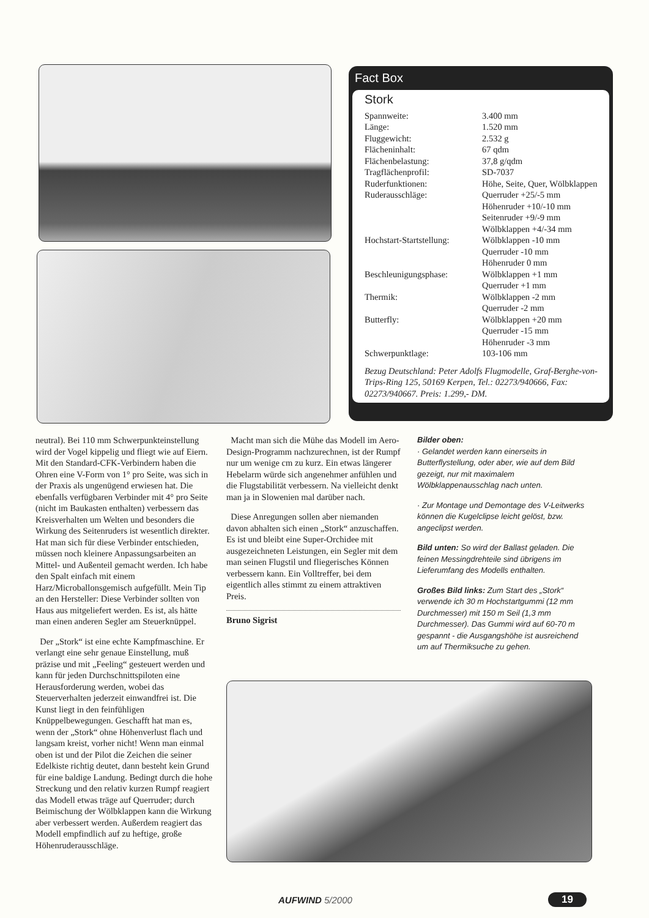Fact Box
Stork
| Spannweite: | 3.400 mm |
| Länge: | 1.520 mm |
| Fluggewicht: | 2.532 g |
| Flächeninhalt: | 67 qdm |
| Flächenbelastung: | 37,8 g/qdm |
| Tragflächenprofil: | SD-7037 |
| Ruderfunktionen: | Höhe, Seite, Quer, Wölbklappen |
| Ruderausschläge: | Querruder +25/-5 mm Höhenruder +10/-10 mm Seitenruder +9/-9 mm Wölbklappen +4/-34 mm |
| Hochstart-Startstellung: | Wölbklappen -10 mm Querruder -10 mm Höhenruder 0 mm |
| Beschleunigungsphase: | Wölbklappen +1 mm Querruder +1 mm |
| Thermik: | Wölbklappen -2 mm Querruder -2 mm |
| Butterfly: | Wölbklappen +20 mm Querruder -15 mm Höhenruder -3 mm |
| Schwerpunktlage: | 103-106 mm |
Bezug Deutschland: Peter Adolfs Flugmodelle, Graf-Berghe-von-Trips-Ring 125, 50169 Kerpen, Tel.: 02273/940666, Fax: 02273/940667. Preis: 1.299,- DM.
neutral). Bei 110 mm Schwerpunkteinstellung wird der Vogel kippelig und fliegt wie auf Eiern. Mit den Standard-CFK-Verbindern haben die Ohren eine V-Form von 1° pro Seite, was sich in der Praxis als ungenügend erwiesen hat. Die ebenfalls verfügbaren Verbinder mit 4° pro Seite (nicht im Baukasten enthalten) verbessern das Kreisverhalten um Welten und besonders die Wirkung des Seitenruders ist wesentlich direkter. Hat man sich für diese Verbinder entschieden, müssen noch kleinere Anpassungsarbeiten an Mittel- und Außenteil gemacht werden. Ich habe den Spalt einfach mit einem Harz/Microballonsgemisch aufgefüllt. Mein Tip an den Hersteller: Diese Verbinder sollten von Haus aus mitgeliefert werden. Es ist, als hätte man einen anderen Segler am Steuerknüppel.
Der „Stork“ ist eine echte Kampfmaschine. Er verlangt eine sehr genaue Einstellung, muß präzise und mit „Feeling“ gesteuert werden und kann für jeden Durchschnittspiloten eine Herausforderung werden, wobei das Steuerverhalten jederzeit einwandfrei ist. Die Kunst liegt in den feinfühligen Knüppelbewegungen. Geschafft hat man es, wenn der „Stork“ ohne Höhenverlust flach und langsam kreist, vorher nicht! Wenn man einmal oben ist und der Pilot die Zeichen die seiner Edelkiste richtig deutet, dann besteht kein Grund für eine baldige Landung. Bedingt durch die hohe Streckung und den relativ kurzen Rumpf reagiert das Modell etwas träge auf Querruder; durch Beimischung der Wölbklappen kann die Wirkung aber verbessert werden. Außerdem reagiert das Modell empfindlich auf zu heftige, große Höhenruderausschläge.
Macht man sich die Mühe das Modell im Aero-Design-Programm nachzurechnen, ist der Rumpf nur um wenige cm zu kurz. Ein etwas längerer Hebelarm würde sich angenehmer anfühlen und die Flugstabilität verbessern. Na vielleicht denkt man ja in Slowenien mal darüber nach.
Diese Anregungen sollen aber niemanden davon abhalten sich einen „Stork“ anzuschaffen. Es ist und bleibt eine Super-Orchidee mit ausgezeichneten Leistungen, ein Segler mit dem man seinen Flugstil und fliegerisches Können verbessern kann. Ein Volltreffer, bei dem eigentlich alles stimmt zu einem attraktiven Preis.
Bruno Sigrist
Bilder oben:
· Gelandet werden kann einerseits in Butterflystellung, oder aber, wie auf dem Bild gezeigt, nur mit maximalem Wölbklappenausschlag nach unten.
· Zur Montage und Demontage des V-Leitwerks können die Kugelclipse leicht gelöst, bzw. angeclipst werden.
Bild unten: So wird der Ballast geladen. Die feinen Messingdrehteile sind übrigens im Lieferumfang des Modells enthalten.
Großes Bild links: Zum Start des „Stork“ verwende ich 30 m Hochstartgummi (12 mm Durchmesser) mit 150 m Seil (1,3 mm Durchmesser). Das Gummi wird auf 60-70 m gespannt - die Ausgangshöhe ist ausreichend um auf Thermiksuche zu gehen.
AUFWIND 5/2000 19